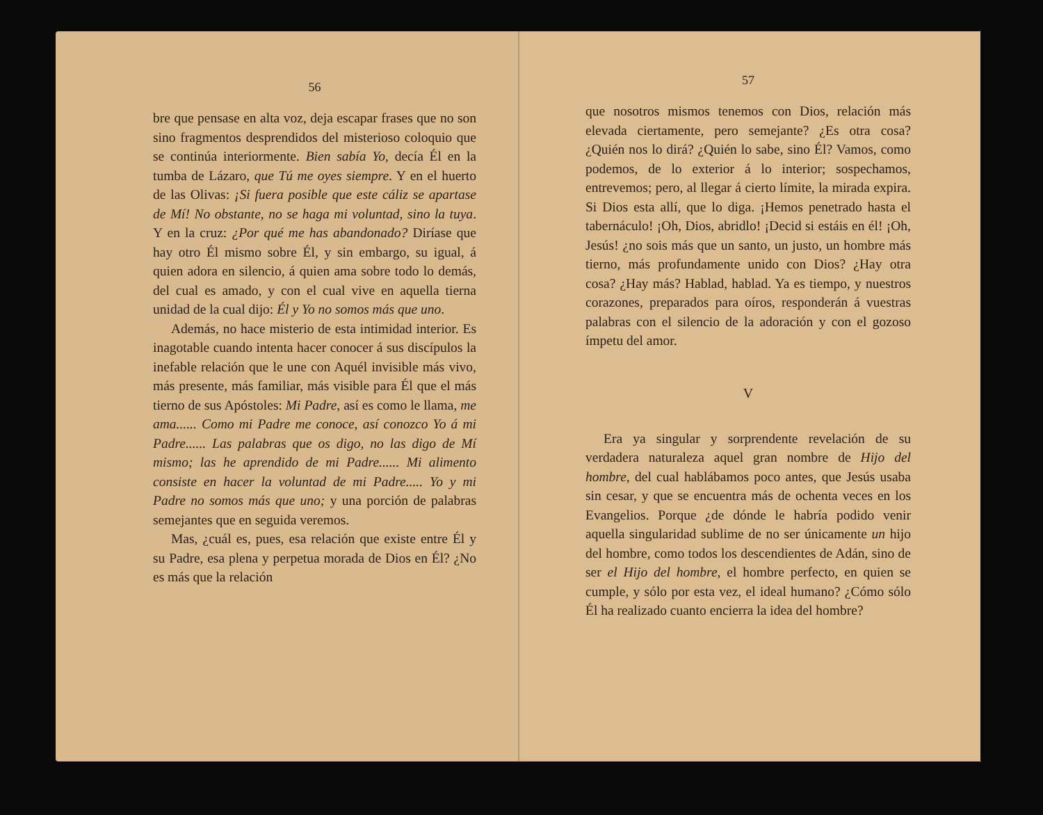56
bre que pensase en alta voz, deja escapar frases que no son sino fragmentos desprendidos del misterioso coloquio que se continúa interiormente. Bien sabía Yo, decía Él en la tumba de Lázaro, que Tú me oyes siempre. Y en el huerto de las Olivas: ¡Si fuera posible que este cáliz se apartase de Mí! No obstante, no se haga mi voluntad, sino la tuya. Y en la cruz: ¿Por qué me has abandonado? Diríase que hay otro Él mismo sobre Él, y sin embargo, su igual, á quien adora en silencio, á quien ama sobre todo lo demás, del cual es amado, y con el cual vive en aquella tierna unidad de la cual dijo: Él y Yo no somos más que uno.
Además, no hace misterio de esta intimidad interior. Es inagotable cuando intenta hacer conocer á sus discípulos la inefable relación que le une con Aquél invisible más vivo, más presente, más familiar, más visible para Él que el más tierno de sus Apóstoles: Mi Padre, así es como le llama, me ama...... Como mi Padre me conoce, así conozco Yo á mi Padre...... Las palabras que os digo, no las digo de Mí mismo; las he aprendido de mi Padre...... Mi alimento consiste en hacer la voluntad de mi Padre..... Yo y mi Padre no somos más que uno; y una porción de palabras semejantes que en seguida veremos.
Mas, ¿cuál es, pues, esa relación que existe entre Él y su Padre, esa plena y perpetua morada de Dios en Él? ¿No es más que la relación
57
que nosotros mismos tenemos con Dios, relación más elevada ciertamente, pero semejante? ¿Es otra cosa? ¿Quién nos lo dirá? ¿Quién lo sabe, sino Él? Vamos, como podemos, de lo exterior á lo interior; sospechamos, entrevemos; pero, al llegar á cierto límite, la mirada expira. Si Dios esta allí, que lo diga. ¡Hemos penetrado hasta el tabernáculo! ¡Oh, Dios, abridlo! ¡Decid si estáis en él! ¡Oh, Jesús! ¿no sois más que un santo, un justo, un hombre más tierno, más profundamente unido con Dios? ¿Hay otra cosa? ¿Hay más? Hablad, hablad. Ya es tiempo, y nuestros corazones, preparados para oíros, responderán á vuestras palabras con el silencio de la adoración y con el gozoso ímpetu del amor.
V
Era ya singular y sorprendente revelación de su verdadera naturaleza aquel gran nombre de Hijo del hombre, del cual hablábamos poco antes, que Jesús usaba sin cesar, y que se encuentra más de ochenta veces en los Evangelios. Porque ¿de dónde le habría podido venir aquella singularidad sublime de no ser únicamente un hijo del hombre, como todos los descendientes de Adán, sino de ser el Hijo del hombre, el hombre perfecto, en quien se cumple, y sólo por esta vez, el ideal humano? ¿Cómo sólo Él ha realizado cuanto encierra la idea del hombre?